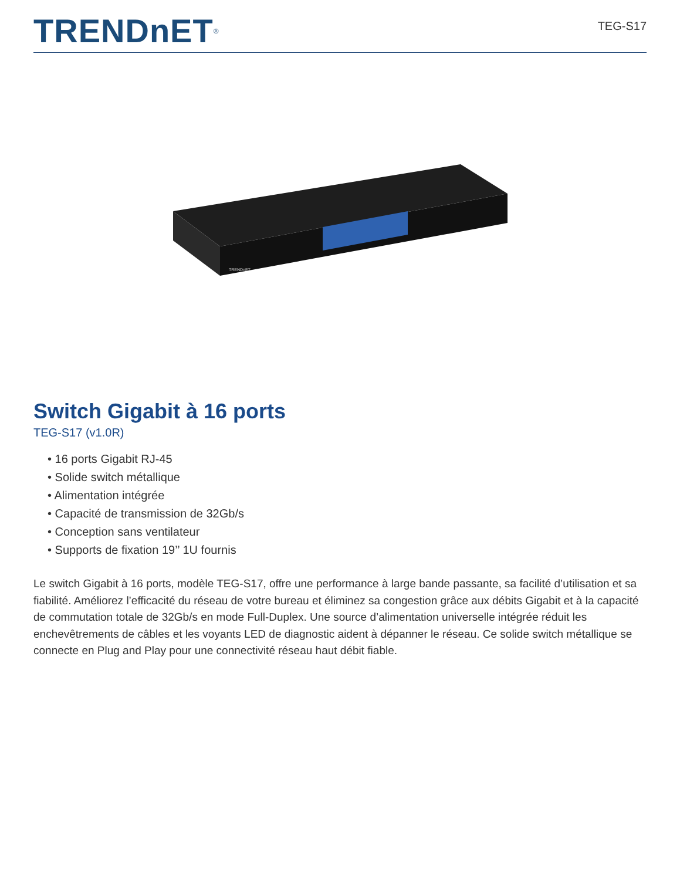TRENDnET<sup>®</sup>
TEG-S17
TRENDnET
Switch Gigabit à 16 ports
TEG-S17 (v1.0R)
• 16 ports Gigabit RJ-45
• Solide switch métallique
• Alimentation intégrée
• Capacité de transmission de 32Gb/s
• Conception sans ventilateur
• Supports de fixation 19’’ 1U fournis
Le switch Gigabit à 16 ports, modèle TEG-S17, offre une performance à large bande passante, sa facilité d’utilisation et sa fiabilité. Améliorez l’efficacité du réseau de votre bureau et éliminez sa congestion grâce aux débits Gigabit et à la capacité de commutation totale de 32Gb/s en mode Full-Duplex. Une source d’alimentation universelle intégrée réduit les enchevêtrements de câbles et les voyants LED de diagnostic aident à dépanner le réseau. Ce solide switch métallique se connecte en Plug and Play pour une connectivité réseau haut débit fiable.